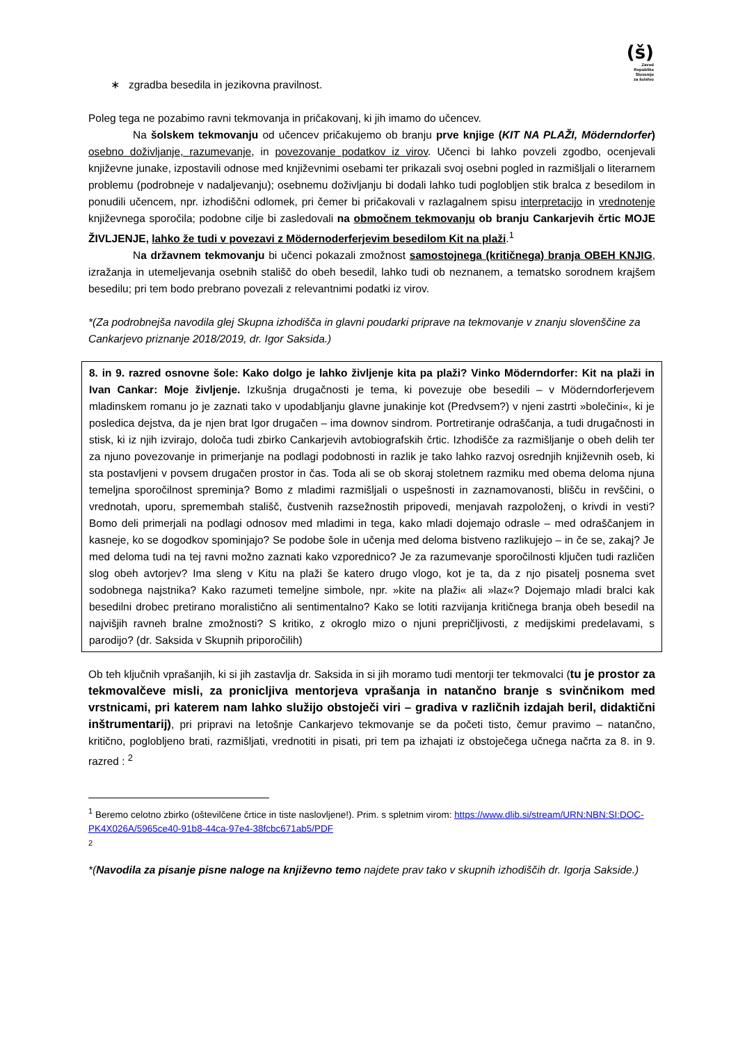(š)
Zavod
Republike
Slovenije
za šolstvo
∗ zgradba besedila in jezikovna pravilnost.
Poleg tega ne pozabimo ravni tekmovanja in pričakovanj, ki jih imamo do učencev.
Na šolskem tekmovanju od učencev pričakujemo ob branju prve knjige (KIT NA PLAŽI, Möderndorfer) osebno doživljanje, razumevanje, in povezovanje podatkov iz virov. Učenci bi lahko povzeli zgodbo, ocenjevali književne junake, izpostavili odnose med književnimi osebami ter prikazali svoj osebni pogled in razmišljali o literarnem problemu (podrobneje v nadaljevanju); osebnemu doživljanju bi dodali lahko tudi poglobljen stik bralca z besedilom in ponudili učencem, npr. izhodiščni odlomek, pri čemer bi pričakovali v razlagalnem spisu interpretacijo in vrednotenje književnega sporočila; podobne cilje bi zasledovali na območnem tekmovanju ob branju Cankarjevih črtic MOJE ŽIVLJENJE, lahko že tudi v povezavi z Mödernoderferjevim besedilom Kit na plaži.<sup>1</sup>
Na državnem tekmovanju bi učenci pokazali zmožnost samostojnega (kritičnega) branja OBEH KNJIG, izražanja in utemeljevanja osebnih stališč do obeh besedil, lahko tudi ob neznanem, a tematsko sorodnem krajšem besedilu; pri tem bodo prebrano povezali z relevantnimi podatki iz virov.
*(Za podrobnejša navodila glej Skupna izhodišča in glavni poudarki priprave na tekmovanje v znanju slovenščine za Cankarjevo priznanje 2018/2019, dr. Igor Saksida.)
8. in 9. razred osnovne šole: Kako dolgo je lahko življenje kita pa plaži? Vinko Möderndorfer: Kit na plaži in Ivan Cankar: Moje življenje. Izkušnja drugačnosti je tema, ki povezuje obe besedili – v Möderndorferjevem mladinskem romanu jo je zaznati tako v upodabljanju glavne junakinje kot (Predvsem?) v njeni zastrti »bolečini«, ki je posledica dejstva, da je njen brat Igor drugačen – ima downov sindrom. Portretiranje odraščanja, a tudi drugačnosti in stisk, ki iz njih izvirajo, določa tudi zbirko Cankarjevih avtobiografskih črtic. Izhodišče za razmišljanje o obeh delih ter za njuno povezovanje in primerjanje na podlagi podobnosti in razlik je tako lahko razvoj osrednjih književnih oseb, ki sta postavljeni v povsem drugačen prostor in čas. Toda ali se ob skoraj stoletnem razmiku med obema deloma njuna temeljna sporočilnost spreminja? Bomo z mladimi razmišljali o uspešnosti in zaznamovanosti, blišču in revščini, o vrednotah, uporu, spremembah stališč, čustvenih razsežnostih pripovedi, menjavah razpoloženj, o krivdi in vesti? Bomo deli primerjali na podlagi odnosov med mladimi in tega, kako mladi dojemajo odrasle – med odraščanjem in kasneje, ko se dogodkov spominjajo? Se podobe šole in učenja med deloma bistveno razlikujejo – in če se, zakaj? Je med deloma tudi na tej ravni možno zaznati kako vzporednico? Je za razumevanje sporočilnosti ključen tudi različen slog obeh avtorjev? Ima sleng v Kitu na plaži še katero drugo vlogo, kot je ta, da z njo pisatelj posnema svet sodobnega najstnika? Kako razumeti temeljne simbole, npr. »kite na plaži« ali »laz«? Dojemajo mladi bralci kak besedilni drobec pretirano moralistično ali sentimentalno? Kako se lotiti razvijanja kritičnega branja obeh besedil na najvišjih ravneh bralne zmožnosti? S kritiko, z okroglo mizo o njuni prepričljivosti, z medijskimi predelavami, s parodijo? (dr. Saksida v Skupnih priporočilih)
Ob teh ključnih vprašanjih, ki si jih zastavlja dr. Saksida in si jih moramo tudi mentorji ter tekmovalci (tu je prostor za tekmovalčeve misli, za pronicljiva mentorjeva vprašanja in natančno branje s svinčnikom med vrstnicami, pri katerem nam lahko služijo obstoječi viri – gradiva v različnih izdajah beril, didaktični inštrumentarij), pri pripravi na letošnje Cankarjevo tekmovanje se da početi tisto, čemur pravimo – natančno, kritično, poglobljeno brati, razmišljati, vrednotiti in pisati, pri tem pa izhajati iz obstoječega učnega načrta za 8. in 9. razred : <sup>2</sup>
<sup>1</sup> Beremo celotno zbirko (oštevilčene črtice in tiste naslovljene!). Prim. s spletnim virom: https://www.dlib.si/stream/URN:NBN:SI:DOC-PK4X026A/5965ce40-91b8-44ca-97e4-38fcbc671ab5/PDF
<sup>2</sup>
*(Navodila za pisanje pisne naloge na književno temo najdete prav tako v skupnih izhodiščih dr. Igorja Sakside.)